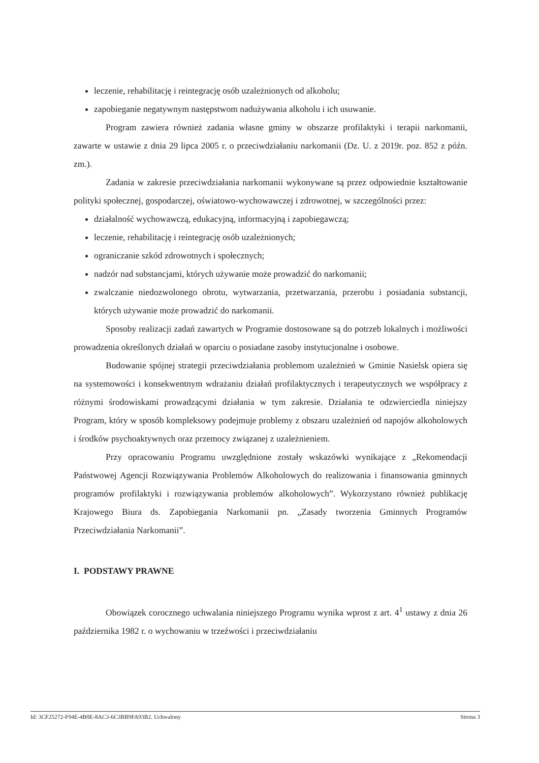leczenie, rehabilitację i reintegrację osób uzależnionych od alkoholu;
zapobieganie negatywnym następstwom nadużywania alkoholu i ich usuwanie.
Program zawiera również zadania własne gminy w obszarze profilaktyki i terapii narkomanii, zawarte w ustawie z dnia 29 lipca 2005 r. o przeciwdziałaniu narkomanii (Dz. U. z 2019r. poz. 852 z późn. zm.).
Zadania w zakresie przeciwdziałania narkomanii wykonywane są przez odpowiednie kształtowanie polityki społecznej, gospodarczej, oświatowo-wychowawczej i zdrowotnej, w szczególności przez:
działalność wychowawczą, edukacyjną, informacyjną i zapobiegawczą;
leczenie, rehabilitację i reintegrację osób uzależnionych;
ograniczanie szkód zdrowotnych i społecznych;
nadzór nad substancjami, których używanie może prowadzić do narkomanii;
zwalczanie niedozwolonego obrotu, wytwarzania, przetwarzania, przerobu i posiadania substancji, których używanie może prowadzić do narkomanii.
Sposoby realizacji zadań zawartych w Programie dostosowane są do potrzeb lokalnych i możliwości prowadzenia określonych działań w oparciu o posiadane zasoby instytucjonalne i osobowe.
Budowanie spójnej strategii przeciwdziałania problemom uzależnień w Gminie Nasielsk opiera się na systemowości i konsekwentnym wdrażaniu działań profilaktycznych i terapeutycznych we współpracy z różnymi środowiskami prowadzącymi działania w tym zakresie. Działania te odzwierciedla niniejszy Program, który w sposób kompleksowy podejmuje problemy z obszaru uzależnień od napojów alkoholowych i środków psychoaktywnych oraz przemocy związanej z uzależnieniem.
Przy opracowaniu Programu uwzględnione zostały wskazówki wynikające z „Rekomendacji Państwowej Agencji Rozwiązywania Problemów Alkoholowych do realizowania i finansowania gminnych programów profilaktyki i rozwiązywania problemów alkoholowych”. Wykorzystano również publikację Krajowego Biura ds. Zapobiegania Narkomanii pn. „Zasady tworzenia Gminnych Programów Przeciwdziałania Narkomanii”.
I. PODSTAWY PRAWNE
Obowiązek corocznego uchwalania niniejszego Programu wynika wprost z art. 4<sup>1</sup> ustawy z dnia 26 października 1982 r. o wychowaniu w trzeźwości i przeciwdziałaniu
Id: 3CF25272-F94E-4B0E-8AC3-6C3BB9FA93B2. Uchwalony Strona 3